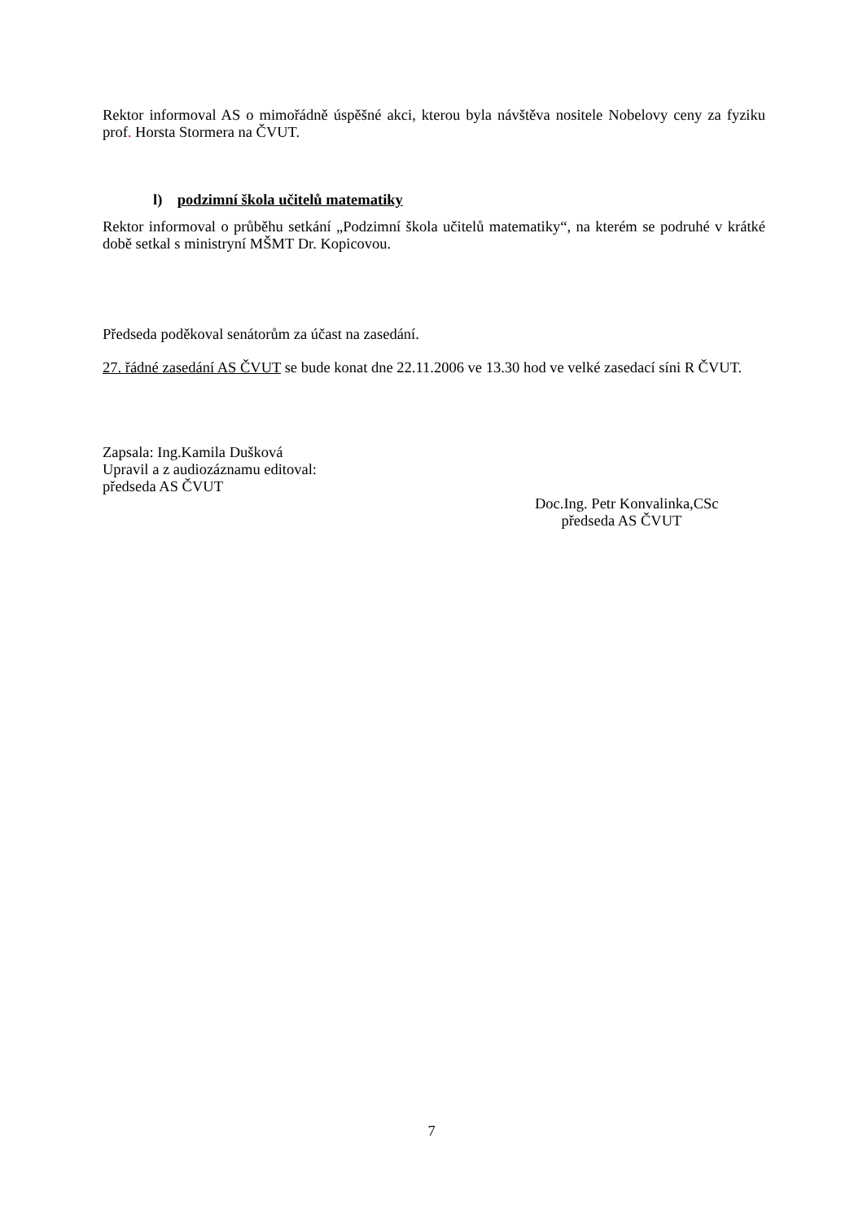Rektor informoval AS o mimořádně úspěšné akci, kterou byla návštěva nositele Nobelovy ceny za fyziku prof. Horsta Stormera na ČVUT.
l) podzimní škola učitelů matematiky
Rektor informoval o průběhu setkání „Podzimní škola učitelů matematiky“, na kterém se podruhé v krátké době setkal s ministryní MŠMT Dr. Kopicovou.
Předseda poděkoval senátorům za účast na zasedání.
27. řádné zasedání AS ČVUT se bude konat dne 22.11.2006 ve 13.30 hod ve velké zasedací síni R ČVUT.
Zapsala: Ing.Kamila Dušková
Upravil a z audiozáznamu editoval:
předseda AS ČVUT
Doc.Ing. Petr Konvalinka,CSc
předseda AS ČVUT
7